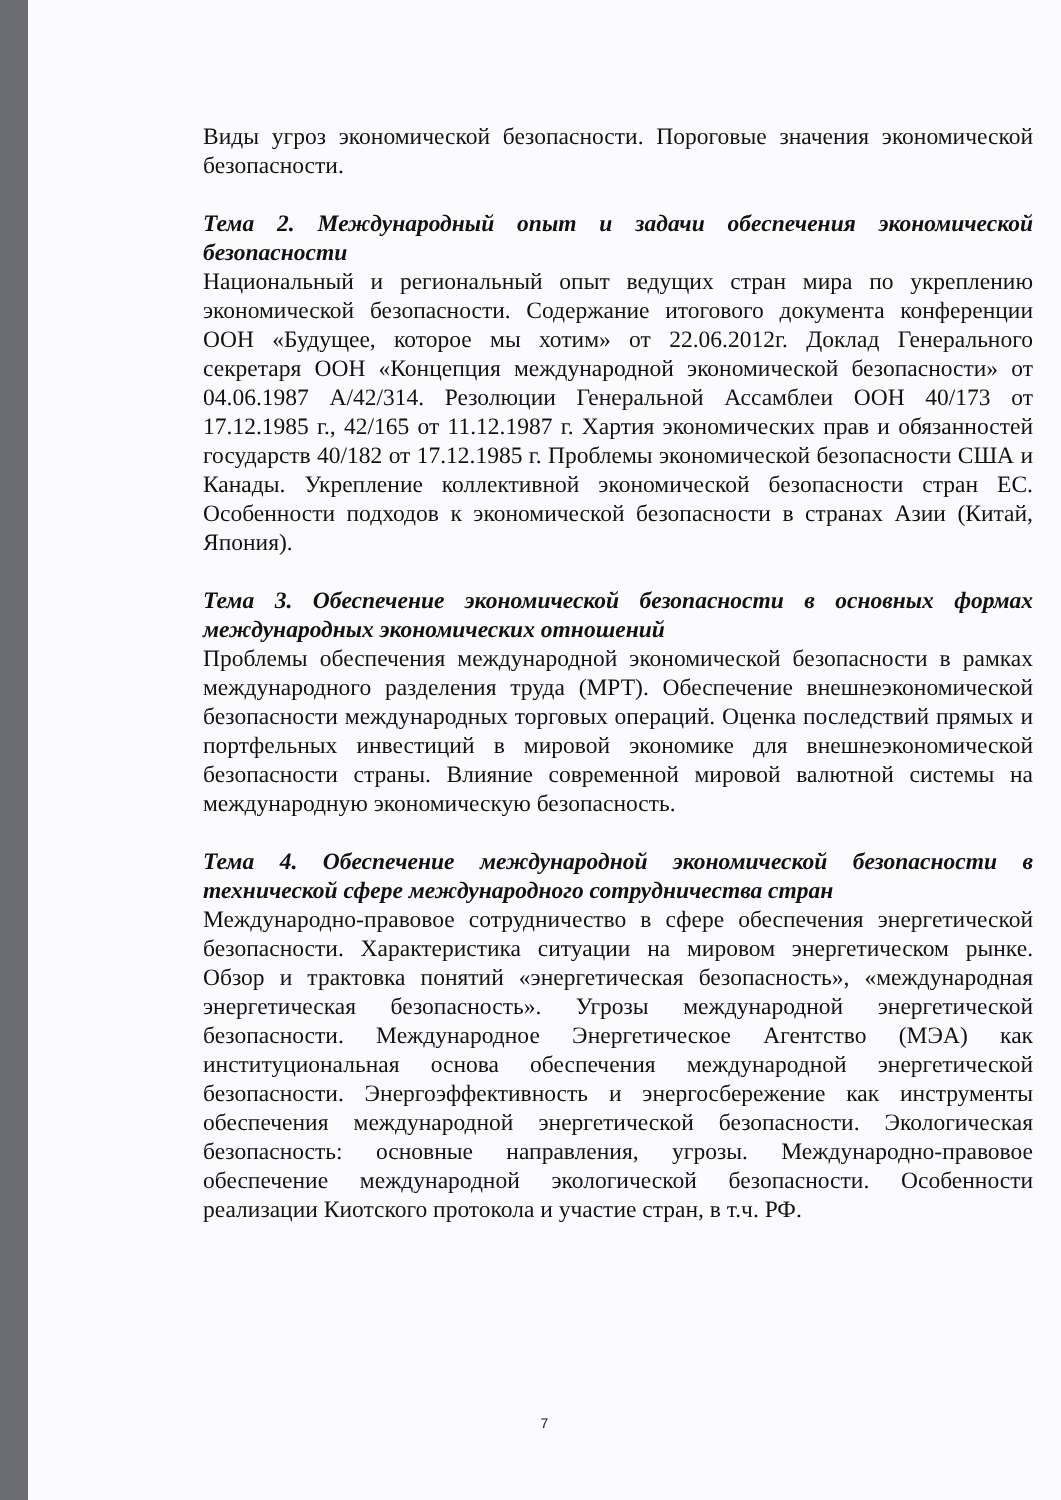Виды угроз экономической безопасности. Пороговые значения экономической безопасности.
Тема 2. Международный опыт и задачи обеспечения экономической безопасности
Национальный и региональный опыт ведущих стран мира по укреплению экономической безопасности. Содержание итогового документа конференции ООН «Будущее, которое мы хотим» от 22.06.2012г. Доклад Генерального секретаря ООН «Концепция международной экономической безопасности» от 04.06.1987 A/42/314. Резолюции Генеральной Ассамблеи ООН 40/173 от 17.12.1985 г., 42/165 от 11.12.1987 г. Хартия экономических прав и обязанностей государств 40/182 от 17.12.1985 г. Проблемы экономической безопасности США и Канады. Укрепление коллективной экономической безопасности стран ЕС. Особенности подходов к экономической безопасности в странах Азии (Китай, Япония).
Тема 3. Обеспечение экономической безопасности в основных формах международных экономических отношений
Проблемы обеспечения международной экономической безопасности в рамках международного разделения труда (МРТ). Обеспечение внешнеэкономической безопасности международных торговых операций. Оценка последствий прямых и портфельных инвестиций в мировой экономике для внешнеэкономической безопасности страны. Влияние современной мировой валютной системы на международную экономическую безопасность.
Тема 4. Обеспечение международной экономической безопасности в технической сфере международного сотрудничества стран
Международно-правовое сотрудничество в сфере обеспечения энергетической безопасности. Характеристика ситуации на мировом энергетическом рынке. Обзор и трактовка понятий «энергетическая безопасность», «международная энергетическая безопасность». Угрозы международной энергетической безопасности. Международное Энергетическое Агентство (МЭА) как институциональная основа обеспечения международной энергетической безопасности. Энергоэффективность и энергосбережение как инструменты обеспечения международной энергетической безопасности. Экологическая безопасность: основные направления, угрозы. Международно-правовое обеспечение международной экологической безопасности. Особенности реализации Киотского протокола и участие стран, в т.ч. РФ.
7